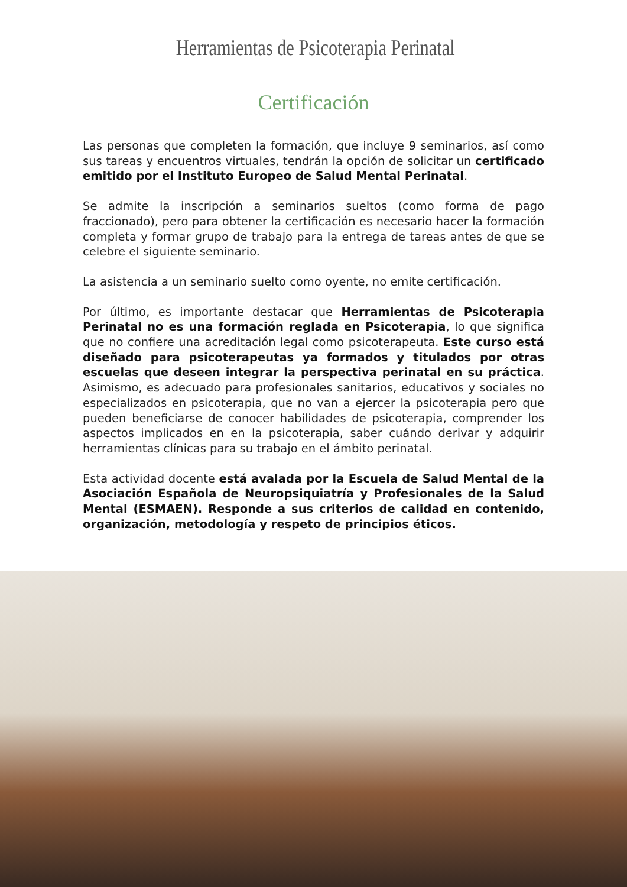Herramientas de Psicoterapia Perinatal
Certificación
Las personas que completen la formación, que incluye 9 seminarios, así como sus tareas y encuentros virtuales, tendrán la opción de solicitar un certificado emitido por el Instituto Europeo de Salud Mental Perinatal.
Se admite la inscripción a seminarios sueltos (como forma de pago fraccionado), pero para obtener la certificación es necesario hacer la formación completa y formar grupo de trabajo para la entrega de tareas antes de que se celebre el siguiente seminario.
La asistencia a un seminario suelto como oyente, no emite certificación.
Por último, es importante destacar que Herramientas de Psicoterapia Perinatal no es una formación reglada en Psicoterapia, lo que significa que no confiere una acreditación legal como psicoterapeuta. Este curso está diseñado para psicoterapeutas ya formados y titulados por otras escuelas que deseen integrar la perspectiva perinatal en su práctica. Asimismo, es adecuado para profesionales sanitarios, educativos y sociales no especializados en psicoterapia, que no van a ejercer la psicoterapia pero que pueden beneficiarse de conocer habilidades de psicoterapia, comprender los aspectos implicados en en la psicoterapia, saber cuándo derivar y adquirir herramientas clínicas para su trabajo en el ámbito perinatal.
Esta actividad docente está avalada por la Escuela de Salud Mental de la Asociación Española de Neuropsiquiatría y Profesionales de la Salud Mental (ESMAEN). Responde a sus criterios de calidad en contenido, organización, metodología y respeto de principios éticos.